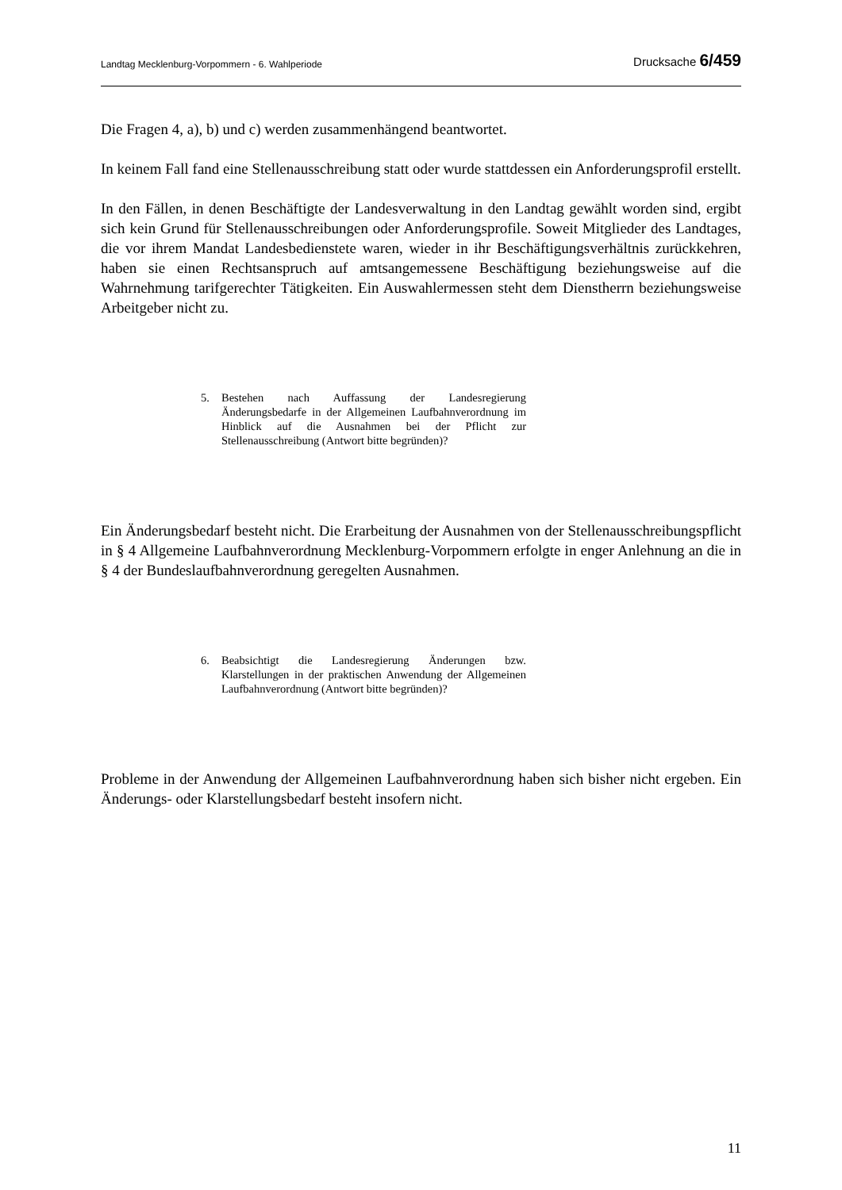Landtag Mecklenburg-Vorpommern - 6. Wahlperiode Drucksache 6/459
Die Fragen 4, a), b) und c) werden zusammenhängend beantwortet.
In keinem Fall fand eine Stellenausschreibung statt oder wurde stattdessen ein Anforderungs­profil erstellt.
In den Fällen, in denen Beschäftigte der Landesverwaltung in den Landtag gewählt worden sind, ergibt sich kein Grund für Stellenausschreibungen oder Anforderungsprofile. Soweit Mitglieder des Landtages, die vor ihrem Mandat Landesbedienstete waren, wieder in ihr Beschäftigungsverhältnis zurückkehren, haben sie einen Rechtsanspruch auf amtsange­messene Beschäftigung beziehungsweise auf die Wahrnehmung tarifgerechter Tätigkeiten. Ein Auswahlermessen steht dem Dienstherrn beziehungsweise Arbeitgeber nicht zu.
5. Bestehen nach Auffassung der Landesregierung Änderungsbedarfe in der Allgemeinen Laufbahnverordnung im Hinblick auf die Ausnah­men bei der Pflicht zur Stellenausschreibung (Antwort bitte begrün­den)?
Ein Änderungsbedarf besteht nicht. Die Erarbeitung der Ausnahmen von der Stellenaus­schreibungspflicht in § 4 Allgemeine Laufbahnverordnung Mecklenburg-Vorpommern erfolgte in enger Anlehnung an die in § 4 der Bundeslaufbahnverordnung geregelten Ausnahmen.
6. Beabsichtigt die Landesregierung Änderungen bzw. Klarstellungen in der praktischen Anwendung der Allgemeinen Laufbahnverordnung (Antwort bitte begründen)?
Probleme in der Anwendung der Allgemeinen Laufbahnverordnung haben sich bisher nicht ergeben. Ein Änderungs- oder Klarstellungsbedarf besteht insofern nicht.
11